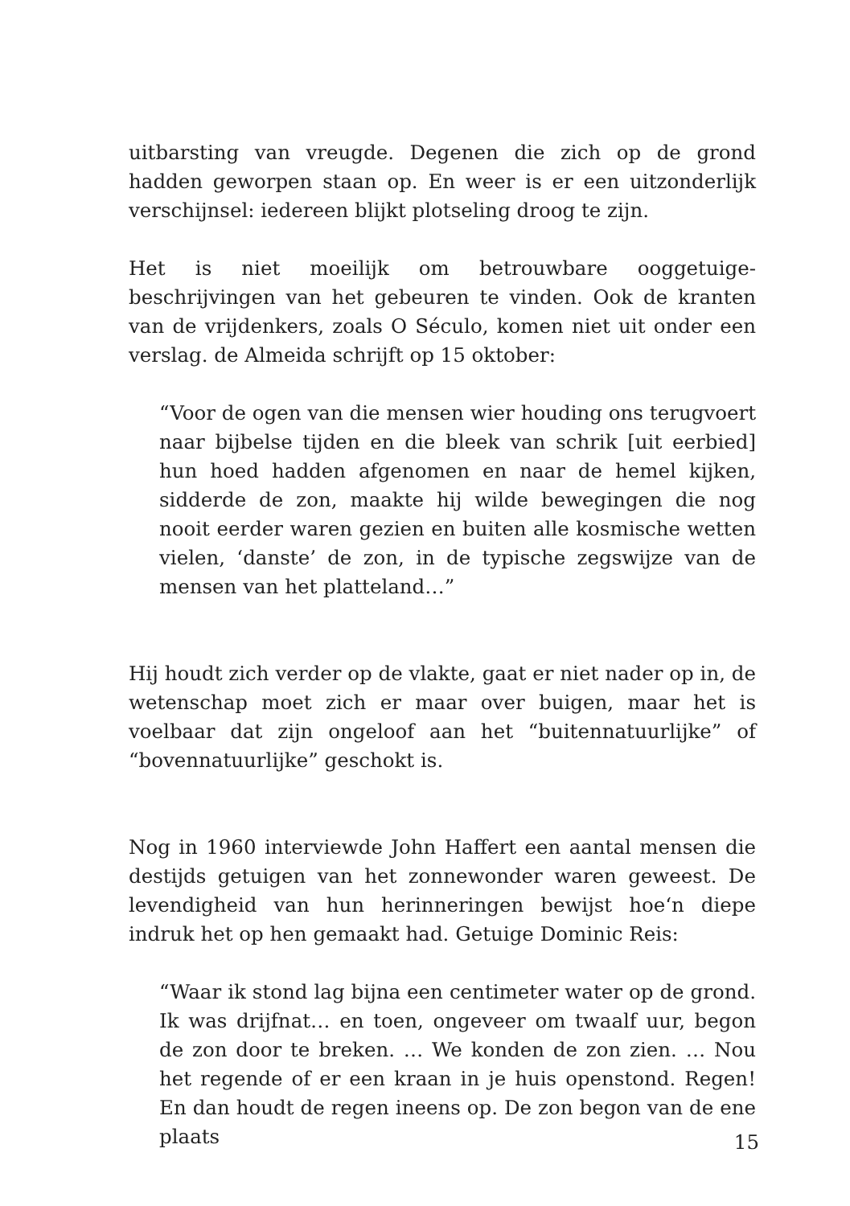uitbarsting van vreugde. Degenen die zich op de grond hadden geworpen staan op. En weer is er een uitzonderlijk verschijnsel: iedereen blijkt plotseling droog te zijn.
Het is niet moeilijk om betrouwbare ooggetuige-beschrijvingen van het gebeuren te vinden. Ook de kranten van de vrijdenkers, zoals O Século, komen niet uit onder een verslag. de Almeida schrijft op 15 oktober:
“Voor de ogen van die mensen wier houding ons terugvoert naar bijbelse tijden en die bleek van schrik [uit eerbied] hun hoed hadden afgenomen en naar de hemel kijken, sidderde de zon, maakte hij wilde bewegingen die nog nooit eerder waren gezien en buiten alle kosmische wetten vielen, ‘danste’ de zon, in de typische zegswijze van de mensen van het platteland…”
Hij houdt zich verder op de vlakte, gaat er niet nader op in, de wetenschap moet zich er maar over buigen, maar het is voelbaar dat zijn ongeloof aan het “buitennatuurlijke” of “bovennatuurlijke” geschokt is.
Nog in 1960 interviewde John Haffert een aantal mensen die destijds getuigen van het zonnewonder waren geweest. De levendigheid van hun herinneringen bewijst hoe‘n diepe indruk het op hen gemaakt had. Getuige Dominic Reis:
“Waar ik stond lag bijna een centimeter water op de grond. Ik was drijfnat… en toen, ongeveer om twaalf uur, begon de zon door te breken. … We konden de zon zien. … Nou het regende of er een kraan in je huis openstond. Regen! En dan houdt de regen ineens op. De zon begon van de ene plaats
15